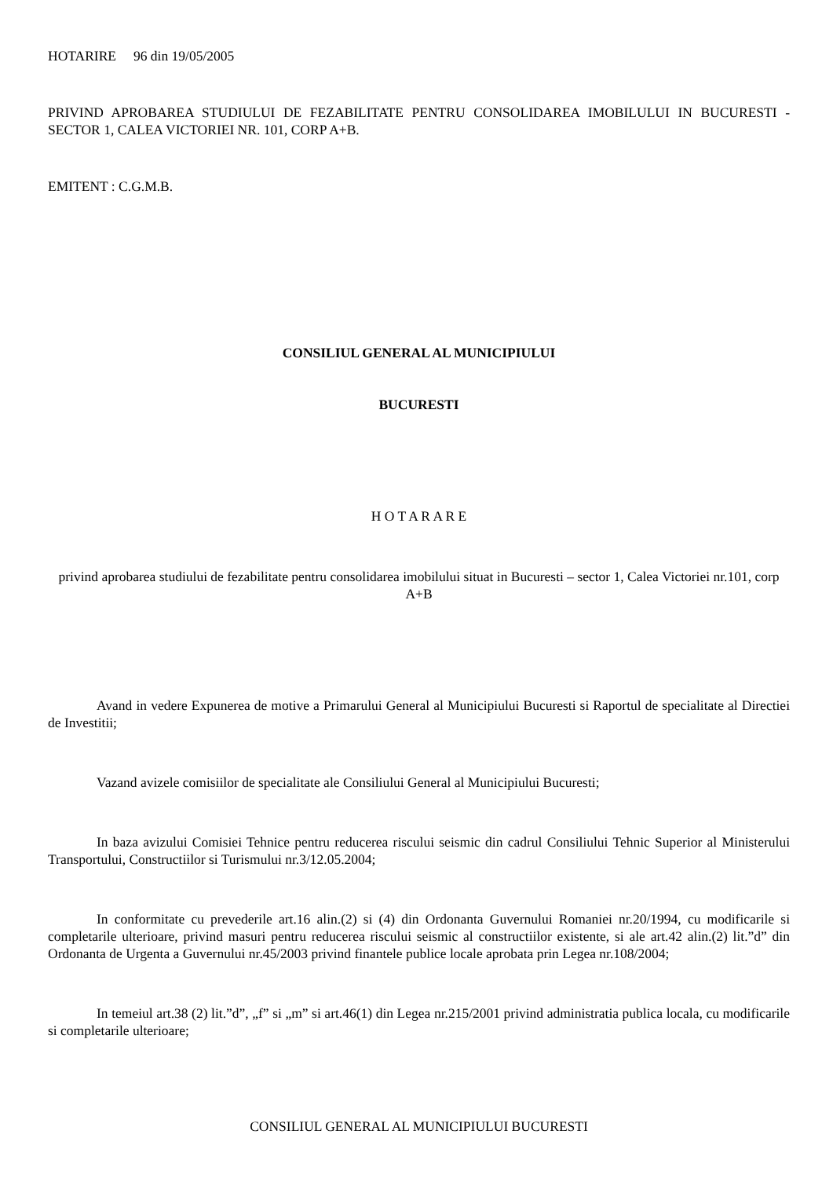HOTARIRE 96 din 19/05/2005
PRIVIND APROBAREA STUDIULUI DE FEZABILITATE PENTRU CONSOLIDAREA IMOBILULUI IN BUCURESTI - SECTOR 1, CALEA VICTORIEI NR. 101, CORP A+B.
EMITENT : C.G.M.B.
CONSILIUL GENERAL AL MUNICIPIULUI
BUCURESTI
H O T A R A R E
privind aprobarea studiului de fezabilitate pentru consolidarea imobilului situat in Bucuresti – sector 1, Calea Victoriei nr.101, corp A+B
Avand in vedere Expunerea de motive a Primarului General al Municipiului Bucuresti si Raportul de specialitate al Directiei de Investitii;
Vazand avizele comisiilor de specialitate ale Consiliului General al Municipiului Bucuresti;
In baza avizului Comisiei Tehnice pentru reducerea riscului seismic din cadrul Consiliului Tehnic Superior al Ministerului Transportului, Constructiilor si Turismului nr.3/12.05.2004;
In conformitate cu prevederile art.16 alin.(2) si (4) din Ordonanta Guvernului Romaniei nr.20/1994, cu modificarile si completarile ulterioare, privind masuri pentru reducerea riscului seismic al constructiilor existente, si ale art.42 alin.(2) lit.”d” din Ordonanta de Urgenta a Guvernului nr.45/2003 privind finantele publice locale aprobata prin Legea nr.108/2004;
In temeiul art.38 (2) lit.”d”, „f” si „m” si art.46(1) din Legea nr.215/2001 privind administratia publica locala, cu modificarile si completarile ulterioare;
CONSILIUL GENERAL AL MUNICIPIULUI BUCURESTI